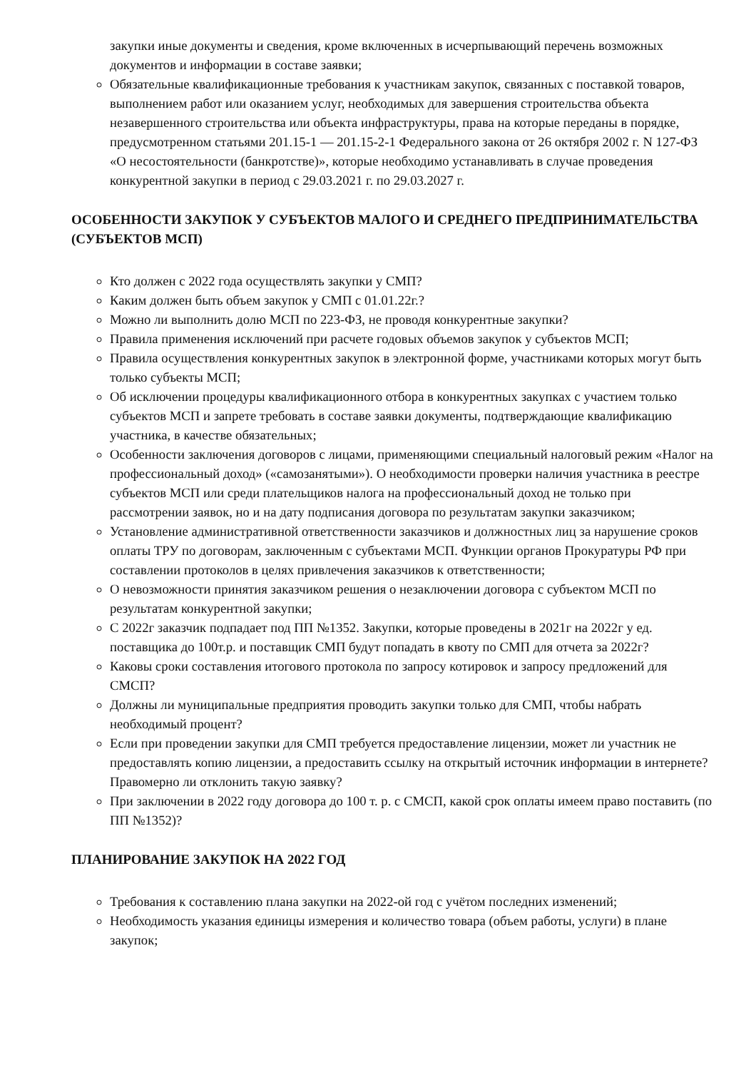закупки иные документы и сведения, кроме включенных в исчерпывающий перечень возможных документов и информации в составе заявки;
Обязательные квалификационные требования к участникам закупок, связанных с поставкой товаров, выполнением работ или оказанием услуг, необходимых для завершения строительства объекта незавершенного строительства или объекта инфраструктуры, права на которые переданы в порядке, предусмотренном статьями 201.15-1 — 201.15-2-1 Федерального закона от 26 октября 2002 г. N 127-ФЗ «О несостоятельности (банкротстве)», которые необходимо устанавливать в случае проведения конкурентной закупки в период с 29.03.2021 г. по 29.03.2027 г.
ОСОБЕННОСТИ ЗАКУПОК У СУБЪЕКТОВ МАЛОГО И СРЕДНЕГО ПРЕДПРИНИМАТЕЛЬСТВА (СУБЪЕКТОВ МСП)
Кто должен с 2022 года осуществлять закупки у СМП?
Каким должен быть объем закупок у СМП с 01.01.22г.?
Можно ли выполнить долю МСП по 223-ФЗ, не проводя конкурентные закупки?
Правила применения исключений при расчете годовых объемов закупок у субъектов МСП;
Правила осуществления конкурентных закупок в электронной форме, участниками которых могут быть только субъекты МСП;
Об исключении процедуры квалификационного отбора в конкурентных закупках с участием только субъектов МСП и запрете требовать в составе заявки документы, подтверждающие квалификацию участника, в качестве обязательных;
Особенности заключения договоров с лицами, применяющими специальный налоговый режим «Налог на профессиональный доход» («самозанятыми»). О необходимости проверки наличия участника в реестре субъектов МСП или среди плательщиков налога на профессиональный доход не только при рассмотрении заявок, но и на дату подписания договора по результатам закупки заказчиком;
Установление административной ответственности заказчиков и должностных лиц за нарушение сроков оплаты ТРУ по договорам, заключенным с субъектами МСП. Функции органов Прокуратуры РФ при составлении протоколов в целях привлечения заказчиков к ответственности;
О невозможности принятия заказчиком решения о незаключении договора с субъектом МСП по результатам конкурентной закупки;
С 2022г заказчик подпадает под ПП №1352. Закупки, которые проведены в 2021г на 2022г у ед. поставщика до 100т.р. и поставщик СМП будут попадать в квоту по СМП для отчета за 2022г?
Каковы сроки составления итогового протокола по запросу котировок и запросу предложений для СМСП?
Должны ли муниципальные предприятия проводить закупки только для СМП, чтобы набрать необходимый процент?
Если при проведении закупки для СМП требуется предоставление лицензии, может ли участник не предоставлять копию лицензии, а предоставить ссылку на открытый источник информации в интернете? Правомерно ли отклонить такую заявку?
При заключении в 2022 году договора до 100 т. р. с СМСП, какой срок оплаты имеем право поставить (по ПП №1352)?
ПЛАНИРОВАНИЕ ЗАКУПОК НА 2022 ГОД
Требования к составлению плана закупки на 2022-ой год с учётом последних изменений;
Необходимость указания единицы измерения и количество товара (объем работы, услуги) в плане закупок;